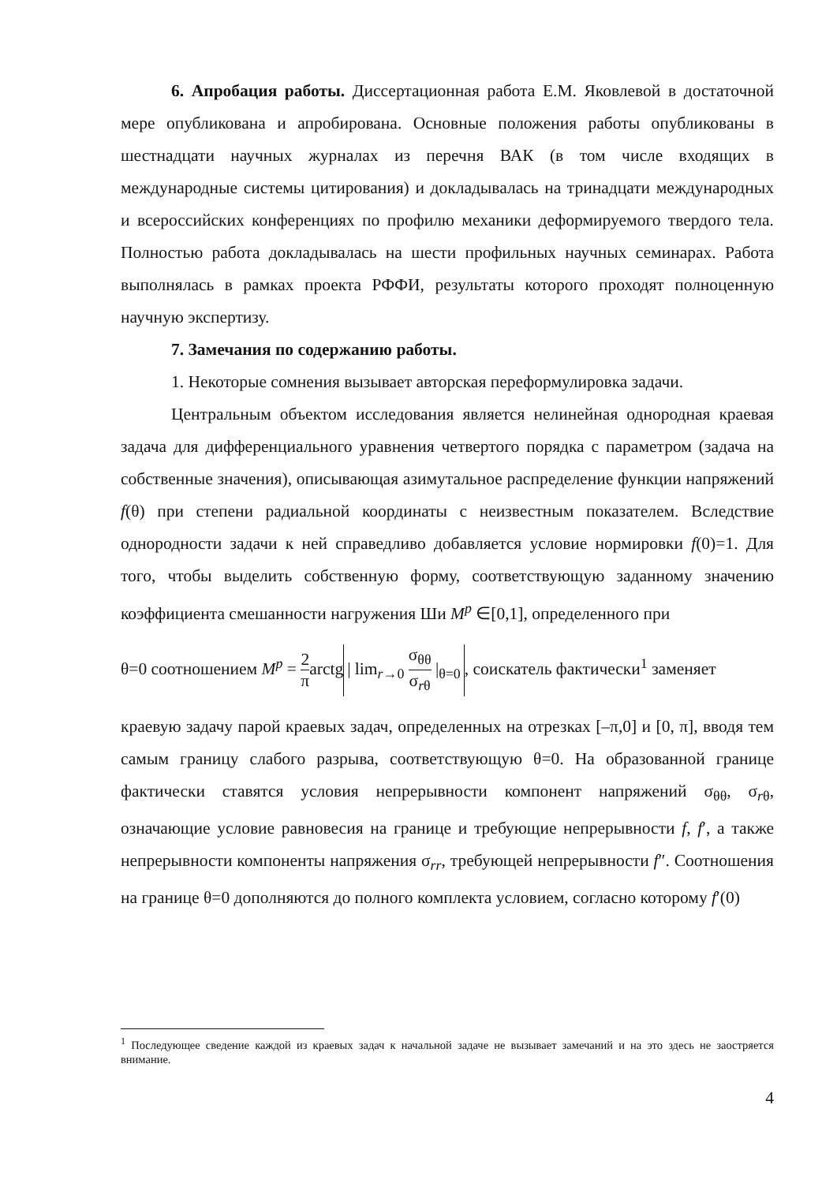6. Апробация работы. Диссертационная работа Е.М. Яковлевой в достаточной мере опубликована и апробирована. Основные положения работы опубликованы в шестнадцати научных журналах из перечня ВАК (в том числе входящих в международные системы цитирования) и докладывалась на тринадцати международных и всероссийских конференциях по профилю механики деформируемого твердого тела. Полностью работа докладывалась на шести профильных научных семинарах. Работа выполнялась в рамках проекта РФФИ, результаты которого проходят полноценную научную экспертизу.
7. Замечания по содержанию работы.
1. Некоторые сомнения вызывает авторская переформулировка задачи.
Центральным объектом исследования является нелинейная однородная краевая задача для дифференциального уравнения четвертого порядка с параметром (задача на собственные значения), описывающая азимутальное распределение функции напряжений f(θ) при степени радиальной координаты с неизвестным показателем. Вследствие однородности задачи к ней справедливо добавляется условие нормировки f(0)=1. Для того, чтобы выделить собственную форму, соответствующую заданному значению коэффициента смешанности нагружения Ши M<sup>p</sup> ∈[0,1], определенного при
θ=0 соотношением M<sup>p</sup> = 2 πarctg | lim<sub>r→0</sub> σ<sub>θθ</sub> σ<sub>rθ</sub> |<sub>θ=0</sub>, соискатель фактически<sup>1</sup> заменяет
краевую задачу парой краевых задач, определенных на отрезках [–π,0] и [0, π], вводя тем самым границу слабого разрыва, соответствующую θ=0. На образованной границе фактически ставятся условия непрерывности компонент напряжений σ<sub>θθ</sub>, σ<sub>rθ</sub>, означающие условие равновесия на границе и требующие непрерывности f, f′, а также непрерывности компоненты напряжения σ<sub>rr</sub>, требующей непрерывности f″. Соотношения на границе θ=0 дополняются до полного комплекта условием, согласно которому f′(0)
<sup>1</sup> Последующее сведение каждой из краевых задач к начальной задаче не вызывает замечаний и на это здесь не заостряется внимание.
4